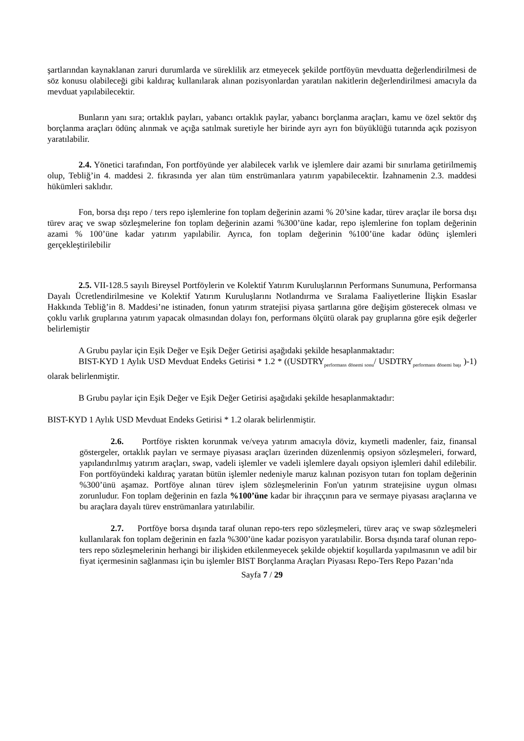şartlarından kaynaklanan zaruri durumlarda ve süreklilik arz etmeyecek şekilde portföyün mevduatta değerlendirilmesi de söz konusu olabileceği gibi kaldıraç kullanılarak alınan pozisyonlardan yaratılan nakitlerin değerlendirilmesi amacıyla da mevduat yapılabilecektir.
Bunların yanı sıra; ortaklık payları, yabancı ortaklık paylar, yabancı borçlanma araçları, kamu ve özel sektör dış borçlanma araçları ödünç alınmak ve açığa satılmak suretiyle her birinde ayrı ayrı fon büyüklüğü tutarında açık pozisyon yaratılabilir.
2.4. Yönetici tarafından, Fon portföyünde yer alabilecek varlık ve işlemlere dair azami bir sınırlama getirilmemiş olup, Tebliğ’in 4. maddesi 2. fıkrasında yer alan tüm enstrümanlara yatırım yapabilecektir. İzahnamenin 2.3. maddesi hükümleri saklıdır.
Fon, borsa dışı repo / ters repo işlemlerine fon toplam değerinin azami % 20’sine kadar, türev araçlar ile borsa dışı türev araç ve swap sözleşmelerine fon toplam değerinin azami %300’üne kadar, repo işlemlerine fon toplam değerinin azami % 100’üne kadar yatırım yapılabilir. Ayrıca, fon toplam değerinin %100’üne kadar ödünç işlemleri gerçekleştirilebilir
2.5. VII-128.5 sayılı Bireysel Portföylerin ve Kolektif Yatırım Kuruluşlarının Performans Sunumuna, Performansa Dayalı Ücretlendirilmesine ve Kolektif Yatırım Kuruluşlarını Notlandırma ve Sıralama Faaliyetlerine İlişkin Esaslar Hakkında Tebliğ’in 8. Maddesi’ne istinaden, fonun yatırım stratejisi piyasa şartlarına göre değişim gösterecek olması ve çoklu varlık gruplarına yatırım yapacak olmasından dolayı fon, performans ölçütü olarak pay gruplarına göre eşik değerler belirlemiştir
A Grubu paylar için Eşik Değer ve Eşik Değer Getirisi aşağıdaki şekilde hesaplanmaktadır:
BIST-KYD 1 Aylık USD Mevduat Endeks Getirisi * 1.2 * ((USDTRY<sub>performans dönemi sonu</sub>/ USDTRY<sub>performans dönemi başı</sub> )-1) olarak belirlenmiştir.
B Grubu paylar için Eşik Değer ve Eşik Değer Getirisi aşağıdaki şekilde hesaplanmaktadır:
BIST-KYD 1 Aylık USD Mevduat Endeks Getirisi * 1.2 olarak belirlenmiştir.
2.6. Portföye riskten korunmak ve/veya yatırım amacıyla döviz, kıymetli madenler, faiz, finansal göstergeler, ortaklık payları ve sermaye piyasası araçları üzerinden düzenlenmiş opsiyon sözleşmeleri, forward, yapılandırılmış yatırım araçları, swap, vadeli işlemler ve vadeli işlemlere dayalı opsiyon işlemleri dahil edilebilir. Fon portföyündeki kaldıraç yaratan bütün işlemler nedeniyle maruz kalınan pozisyon tutarı fon toplam değerinin %300’ünü aşamaz. Portföye alınan türev işlem sözleşmelerinin Fon'un yatırım stratejisine uygun olması zorunludur. Fon toplam değerinin en fazla %100’üne kadar bir ihraççının para ve sermaye piyasası araçlarına ve bu araçlara dayalı türev enstrümanlara yatırılabilir.
2.7. Portföye borsa dışında taraf olunan repo-ters repo sözleşmeleri, türev araç ve swap sözleşmeleri kullanılarak fon toplam değerinin en fazla %300’üne kadar pozisyon yaratılabilir. Borsa dışında taraf olunan repo-ters repo sözleşmelerinin herhangi bir ilişkiden etkilenmeyecek şekilde objektif koşullarda yapılmasının ve adil bir fiyat içermesinin sağlanması için bu işlemler BIST Borçlanma Araçları Piyasası Repo-Ters Repo Pazarı’nda
Sayfa 7 / 29